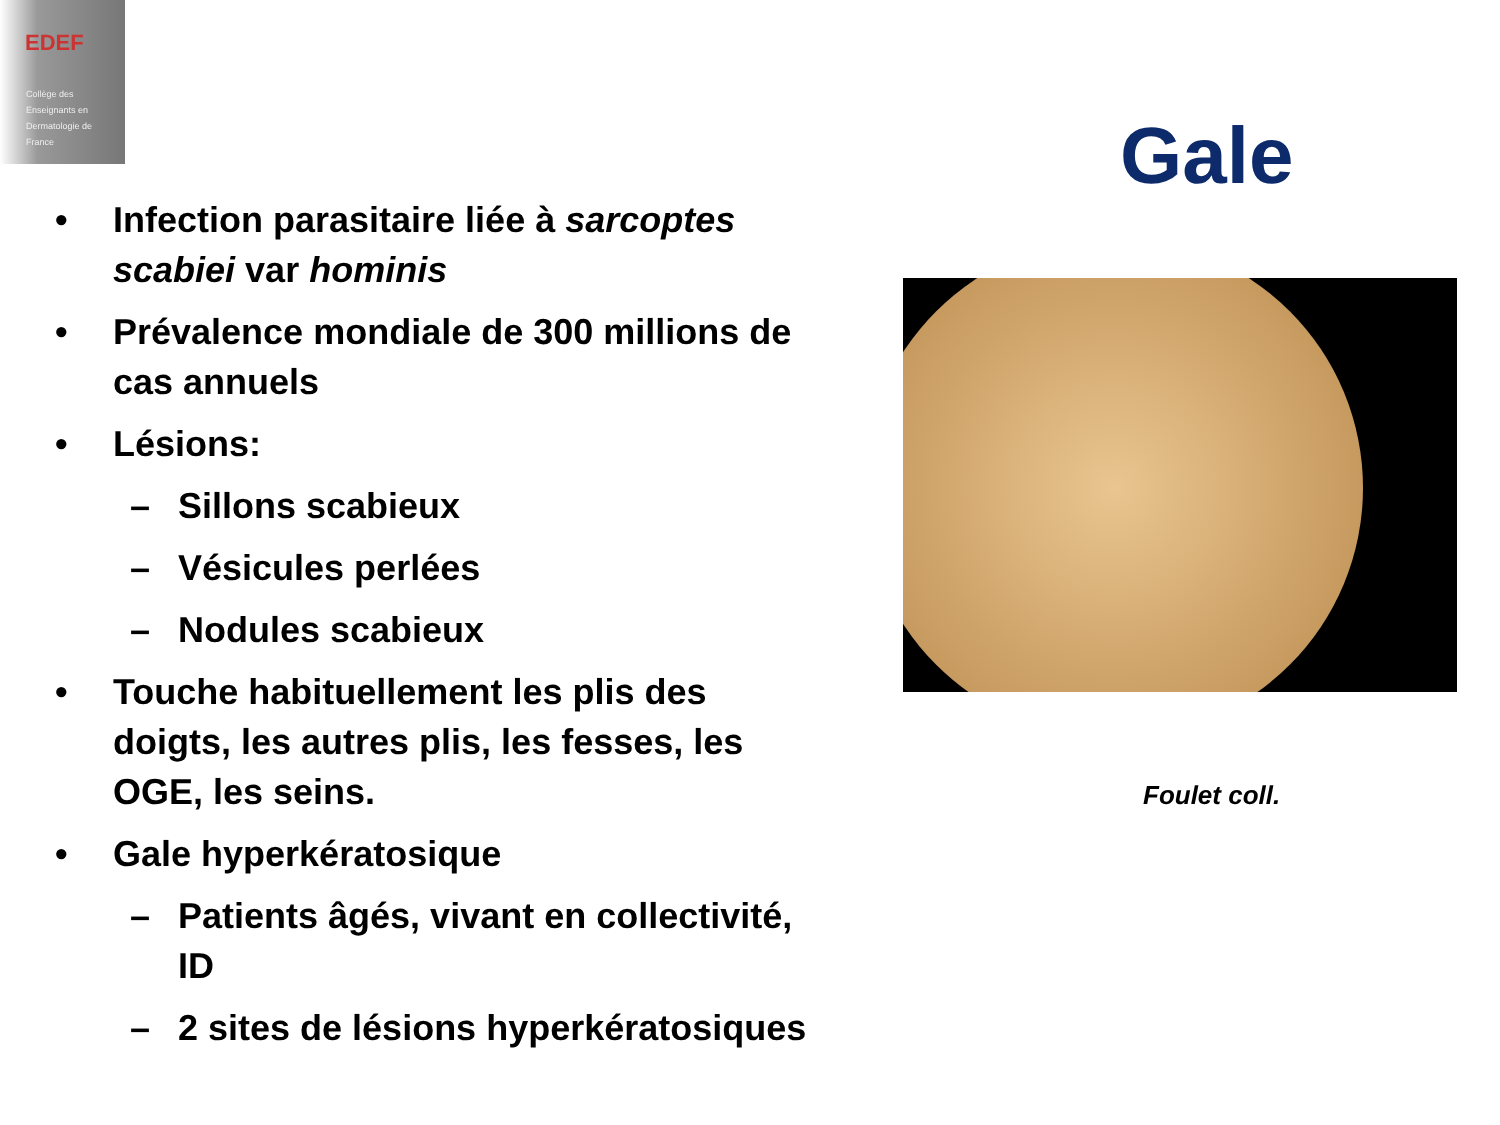EDEF
Collège des
Enseignants en
Dermatologie de
France
Gale
• Infection parasitaire liée à sarcoptes scabiei var hominis
• Prévalence mondiale de 300 millions de cas annuels
• Lésions:
– Sillons scabieux
– Vésicules perlées
– Nodules scabieux
• Touche habituellement les plis des doigts, les autres plis, les fesses, les OGE, les seins.
• Gale hyperkératosique
– Patients âgés, vivant en collectivité, ID
– 2 sites de lésions hyperkératosiques
Foulet coll.